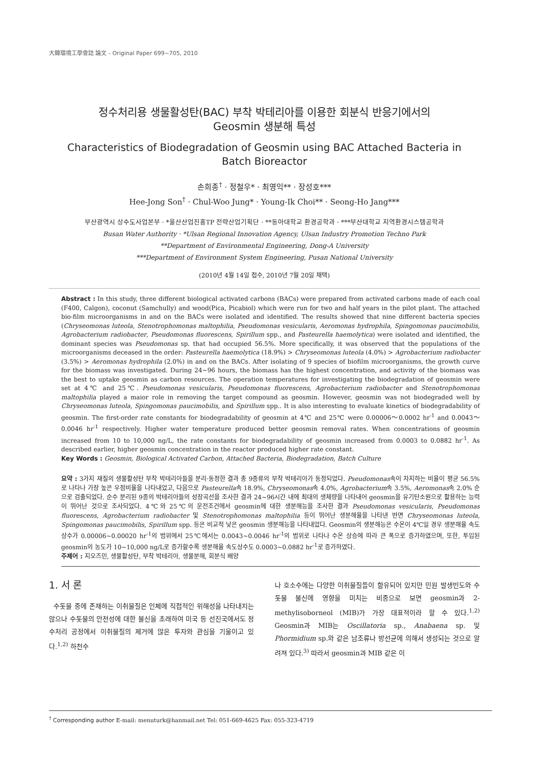大韓環境工學會誌 論文 - Original Paper 699~705, 2010
정수처리용 생물활성탄(BAC) 부착 박테리아를 이용한 회분식 반응기에서의
Geosmin 생분해 특성
Characteristics of Biodegradation of Geosmin using BAC Attached Bacteria in
Batch Bioreactor
손희종<sup>†</sup> · 정철우* · 최영익** · 장성호***
Hee-Jong Son<sup>†</sup> · Chul-Woo Jung* · Young-Ik Choi** · Seong-Ho Jang***
부산광역시 상수도사업본부 · *울산산업진흥TP 전략산업기획단 · **동아대학교 환경공학과 · ***부산대학교 지역환경시스템공학과
Busan Water Authority · *Ulsan Regional Innovation Agency, Ulsan Industry Promotion Techno Park
**Department of Environmental Engineering, Dong-A University
***Department of Environment System Engineering, Pusan National University
(2010년 4월 14일 접수, 2010년 7월 20일 채택)
Abstract : In this study, three different biological activated carbons (BACs) were prepared from activated carbons made of each coal (F400, Calgon), coconut (Samchully) and wood(Pica, Picabiol) which were run for two and half years in the pilot plant. The attached bio-film microorganisms in and on the BACs were isolated and identified. The results showed that nine different bacteria species (Chryseomonas luteola, Stenotrophomonas maltophilia, Pseudomonas vesicularis, Aeromonas hydrophila, Spingomonas paucimobilis, Agrobacterium radiobacter, Pseudomonas fluorescens, Spirillum spp., and Pasteurella haemolytica) were isolated and identified, the dominant species was Pseudomonas sp. that had occupied 56.5%. More specifically, it was observed that the populations of the microorganisms deceased in the order: Pasteurella haemolytica (18.9%) > Chryseomonas luteola (4.0%) > Agrobacterium radiobacter (3.5%) > Aeromonas hydrophila (2.0%) in and on the BACs. After isolating of 9 species of biofilm microorganisms, the growth curve for the biomass was investigated. During 24~96 hours, the biomass has the highest concentration, and activity of the biomass was the best to uptake geosmin as carbon resources. The operation temperatures for investigating the biodegradation of geosmin were set at 4℃ and 25℃. Pseudomonas vesicularis, Pseudomonas fluorescens, Agrobacterium radiobacter and Stenotrophomonas maltophilia played a maior role in removing the target compound as geosmin. However, geosmin was not biodegraded well by Chryseomonas luteola, Spingomonas paucimobilis, and Spirillum spp.. It is also interesting to evaluate kinetics of biodegradability of geosmin. The first-order rate constants for biodegradability of geosmin at 4℃ and 25℃ were 0.00006～0.0002 hr<sup>-1</sup> and 0.0043～0.0046 hr<sup>-1</sup> respectively. Higher water temperature produced better geosmin removal rates. When concentrations of geosmin increased from 10 to 10,000 ng/L, the rate constants for biodegradability of geosmin increased from 0.0003 to 0.0882 hr<sup>-1</sup>. As described earlier, higher geosmin concentration in the reactor produced higher rate constant.
Key Words : Geosmin, Biological Activated Carbon, Attached Bacteria, Biodegradation, Batch Culture
요약 : 3가지 재질의 생물활성탄 부착 박테리아들을 분리·동정한 결과 총 9종류의 부착 박테리아가 동정되었다. Pseudomonas속이 차지하는 비율이 평균 56.5%로 나타나 가장 높은 우점비율을 나타내었고, 다음으로 Pasteurella속 18.9%, Chryseomonas속 4.0%, Agrobacterium속 3.5%, Aeromonas속 2.0% 순으로 검출되었다. 순수 분리된 9종의 박테리아들의 성장곡선을 조사한 결과 24~96시간 내에 최대의 생체량을 나타내어 geosmin을 유기탄소원으로 활용하는 능력이 뛰어난 것으로 조사되었다. 4℃와 25℃의 운전조건에서 geosmin에 대한 생분해능을 조사한 결과 Pseudomonas vesicularis, Pseudomonas fluorescens, Agrobacterium radiobacter 및 Stenotrophomonas maltophilia 등이 뛰어난 생분해율을 나타낸 반면 Chryseomonas luteola, Spingomonas paucimobilis, Spirillum spp. 등은 비교적 낮은 geosmin 생분해능을 나타내었다. Geosmin의 생분해능은 수온이 4℃일 경우 생분해율 속도상수가 0.00006~0.00020 hr<sup>-1</sup>의 범위에서 25℃에서는 0.0043~0.0046 hr<sup>-1</sup>의 범위로 나타나 수온 상승에 따라 큰 폭으로 증가하였으며, 또한, 투입된 geosmin의 농도가 10~10,000 ng/L로 증가할수록 생분해율 속도상수도 0.0003~0.0882 hr<sup>-1</sup>로 증가하였다.
주제어 : 지오즈민, 생물활성탄, 부착 박테리아, 생물분해, 회분식 배양
1. 서 론
수돗물 중에 존재하는 이취물질은 인체에 직접적인 위해성을 나타내지는 않으나 수돗물의 안전성에 대한 불신을 초래하여 미국 등 선진국에서도 정수처리 공정에서 이취물질의 제거에 많은 투자와 관심을 기울이고 있다.<sup>1,2)</sup> 하천수
나 호소수에는 다양한 이취물질들이 함유되어 있지만 민원 발생빈도와 수돗물 불신에 영향을 미치는 비중으로 보면 geosmin과 2-methylisoborneol (MIB)가 가장 대표적이라 할 수 있다.<sup>1,2)</sup> Geosmin과 MIB는 Oscillatoria sp., Anabaena sp. 및 Phormidium sp.와 같은 남조류나 방선균에 의해서 생성되는 것으로 알려져 있다.<sup>3)</sup> 따라서 geosmin과 MIB 같은 이
<sup>†</sup> Corresponding author E-mail: menuturk@hanmail.net Tel: 051-669-4625 Fax: 055-323-4719